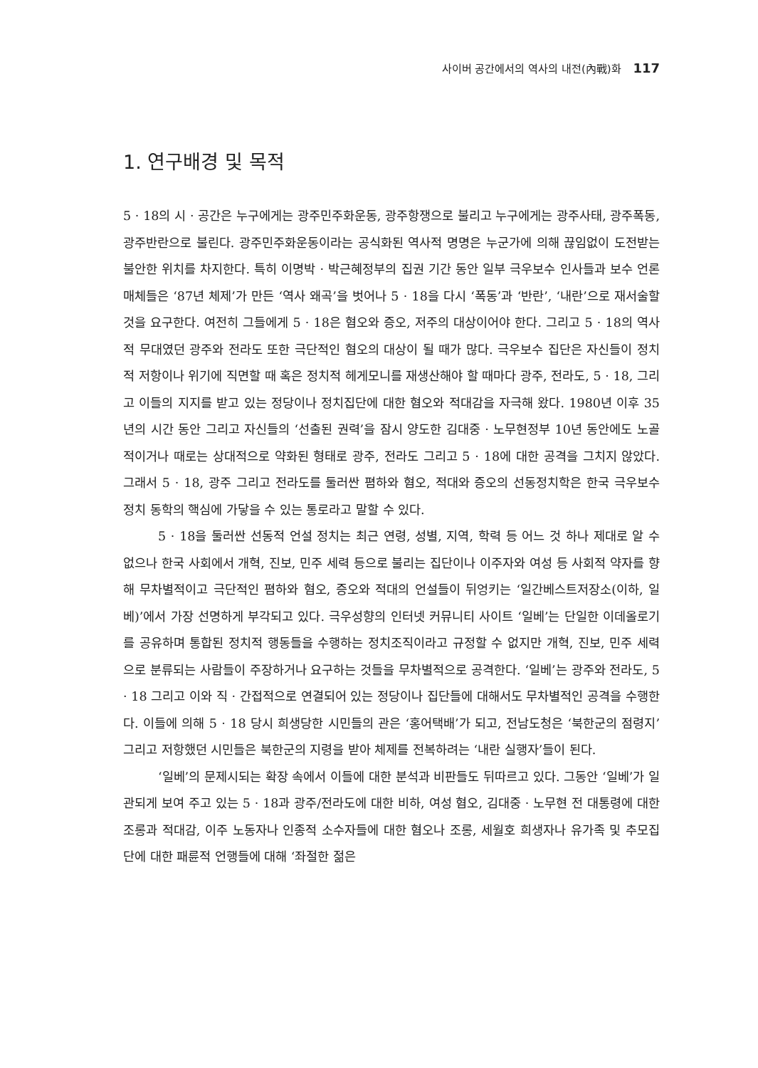사이버 공간에서의 역사의 내전(內戰)화 117
1. 연구배경 및 목적
5 · 18의 시 · 공간은 누구에게는 광주민주화운동, 광주항쟁으로 불리고 누구에게는 광주사태, 광주폭동, 광주반란으로 불린다. 광주민주화운동이라는 공식화된 역사적 명명은 누군가에 의해 끊임없이 도전받는 불안한 위치를 차지한다. 특히 이명박 · 박근혜정부의 집권 기간 동안 일부 극우보수 인사들과 보수 언론매체들은 ‘87년 체제’가 만든 ‘역사 왜곡’을 벗어나 5 · 18을 다시 ‘폭동’과 ‘반란’, ‘내란’으로 재서술할 것을 요구한다. 여전히 그들에게 5 · 18은 혐오와 증오, 저주의 대상이어야 한다. 그리고 5 · 18의 역사적 무대였던 광주와 전라도 또한 극단적인 혐오의 대상이 될 때가 많다. 극우보수 집단은 자신들이 정치적 저항이나 위기에 직면할 때 혹은 정치적 헤게모니를 재생산해야 할 때마다 광주, 전라도, 5 · 18, 그리고 이들의 지지를 받고 있는 정당이나 정치집단에 대한 혐오와 적대감을 자극해 왔다. 1980년 이후 35년의 시간 동안 그리고 자신들의 ‘선출된 권력’을 잠시 양도한 김대중 · 노무현정부 10년 동안에도 노골적이거나 때로는 상대적으로 약화된 형태로 광주, 전라도 그리고 5 · 18에 대한 공격을 그치지 않았다. 그래서 5 · 18, 광주 그리고 전라도를 둘러싼 폄하와 혐오, 적대와 증오의 선동정치학은 한국 극우보수 정치 동학의 핵심에 가닿을 수 있는 통로라고 말할 수 있다.
5 · 18을 둘러싼 선동적 언설 정치는 최근 연령, 성별, 지역, 학력 등 어느 것 하나 제대로 알 수 없으나 한국 사회에서 개혁, 진보, 민주 세력 등으로 불리는 집단이나 이주자와 여성 등 사회적 약자를 향해 무차별적이고 극단적인 폄하와 혐오, 증오와 적대의 언설들이 뒤엉키는 ‘일간베스트저장소(이하, 일베)’에서 가장 선명하게 부각되고 있다. 극우성향의 인터넷 커뮤니티 사이트 ‘일베’는 단일한 이데올로기를 공유하며 통합된 정치적 행동들을 수행하는 정치조직이라고 규정할 수 없지만 개혁, 진보, 민주 세력으로 분류되는 사람들이 주장하거나 요구하는 것들을 무차별적으로 공격한다. ‘일베’는 광주와 전라도, 5 · 18 그리고 이와 직 · 간접적으로 연결되어 있는 정당이나 집단들에 대해서도 무차별적인 공격을 수행한다. 이들에 의해 5 · 18 당시 희생당한 시민들의 관은 ‘홍어택배’가 되고, 전남도청은 ‘북한군의 점령지’ 그리고 저항했던 시민들은 북한군의 지령을 받아 체제를 전복하려는 ‘내란 실행자’들이 된다.
‘일베’의 문제시되는 확장 속에서 이들에 대한 분석과 비판들도 뒤따르고 있다. 그동안 ‘일베’가 일관되게 보여 주고 있는 5 · 18과 광주/전라도에 대한 비하, 여성 혐오, 김대중 · 노무현 전 대통령에 대한 조롱과 적대감, 이주 노동자나 인종적 소수자들에 대한 혐오나 조롱, 세월호 희생자나 유가족 및 추모집단에 대한 패륜적 언행들에 대해 ‘좌절한 젊은